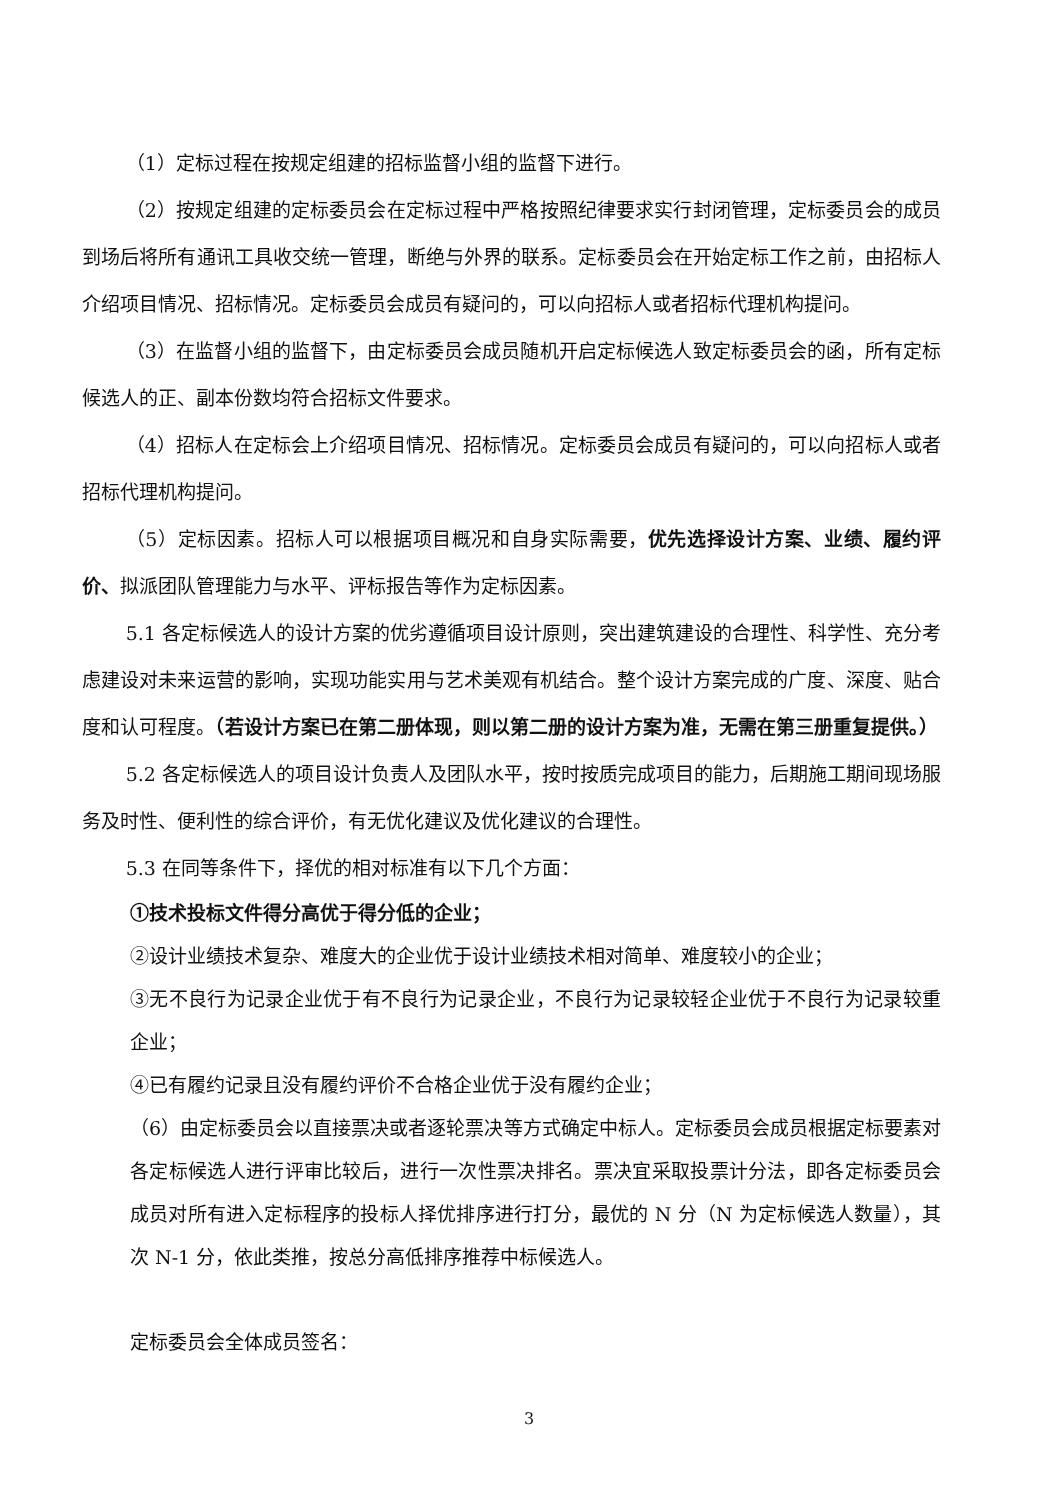（1）定标过程在按规定组建的招标监督小组的监督下进行。
（2）按规定组建的定标委员会在定标过程中严格按照纪律要求实行封闭管理，定标委员会的成员到场后将所有通讯工具收交统一管理，断绝与外界的联系。定标委员会在开始定标工作之前，由招标人介绍项目情况、招标情况。定标委员会成员有疑问的，可以向招标人或者招标代理机构提问。
（3）在监督小组的监督下，由定标委员会成员随机开启定标候选人致定标委员会的函，所有定标候选人的正、副本份数均符合招标文件要求。
（4）招标人在定标会上介绍项目情况、招标情况。定标委员会成员有疑问的，可以向招标人或者招标代理机构提问。
（5）定标因素。招标人可以根据项目概况和自身实际需要，优先选择设计方案、业绩、履约评价、拟派团队管理能力与水平、评标报告等作为定标因素。
5.1 各定标候选人的设计方案的优劣遵循项目设计原则，突出建筑建设的合理性、科学性、充分考虑建设对未来运营的影响，实现功能实用与艺术美观有机结合。整个设计方案完成的广度、深度、贴合度和认可程度。（若设计方案已在第二册体现，则以第二册的设计方案为准，无需在第三册重复提供。）
5.2 各定标候选人的项目设计负责人及团队水平，按时按质完成项目的能力，后期施工期间现场服务及时性、便利性的综合评价，有无优化建议及优化建议的合理性。
5.3 在同等条件下，择优的相对标准有以下几个方面：
①技术投标文件得分高优于得分低的企业；
②设计业绩技术复杂、难度大的企业优于设计业绩技术相对简单、难度较小的企业；
③无不良行为记录企业优于有不良行为记录企业，不良行为记录较轻企业优于不良行为记录较重企业；
④已有履约记录且没有履约评价不合格企业优于没有履约企业；
（6）由定标委员会以直接票决或者逐轮票决等方式确定中标人。定标委员会成员根据定标要素对各定标候选人进行评审比较后，进行一次性票决排名。票决宜采取投票计分法，即各定标委员会成员对所有进入定标程序的投标人择优排序进行打分，最优的 N 分（N 为定标候选人数量），其次 N-1 分，依此类推，按总分高低排序推荐中标候选人。
定标委员会全体成员签名：
3